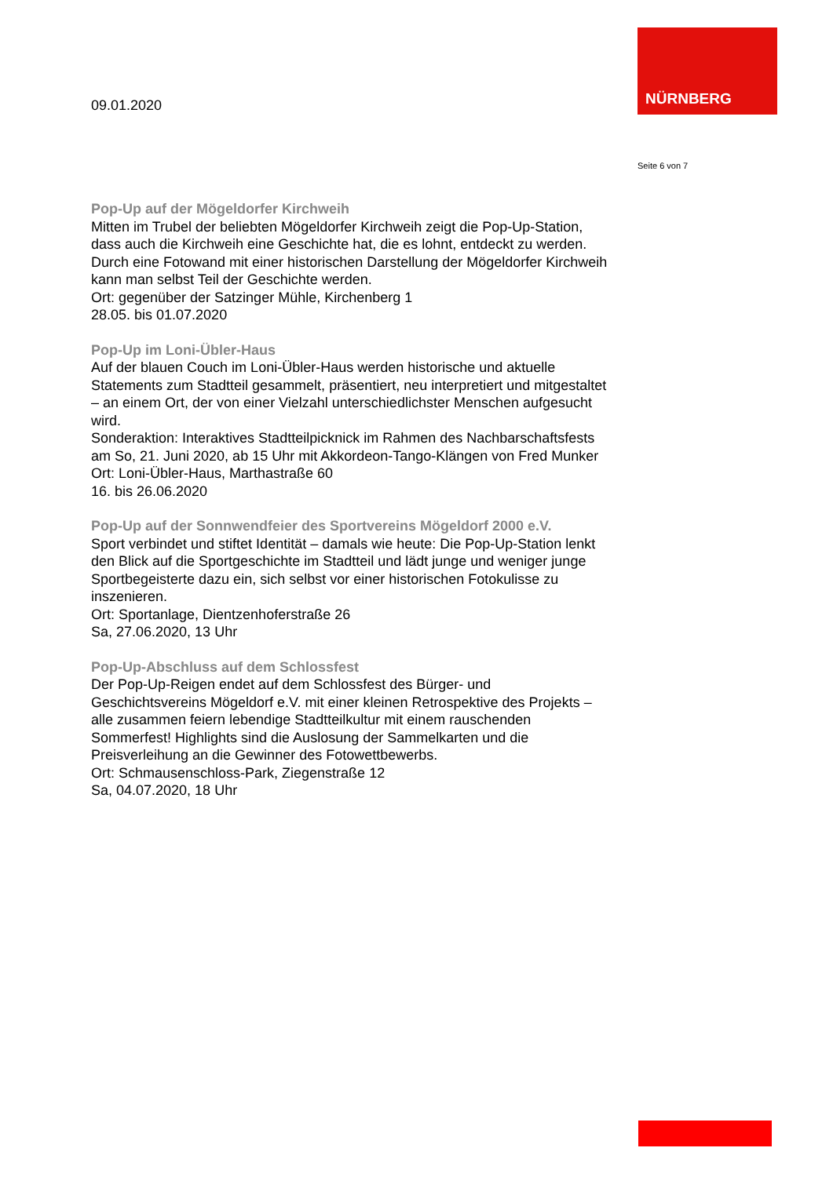NÜRNBERG
09.01.2020
Seite 6 von 7
Pop-Up auf der Mögeldorfer Kirchweih
Mitten im Trubel der beliebten Mögeldorfer Kirchweih zeigt die Pop-Up-Station, dass auch die Kirchweih eine Geschichte hat, die es lohnt, entdeckt zu werden. Durch eine Fotowand mit einer historischen Darstellung der Mögeldorfer Kirchweih kann man selbst Teil der Geschichte werden.
Ort: gegenüber der Satzinger Mühle, Kirchenberg 1
28.05. bis 01.07.2020
Pop-Up im Loni-Übler-Haus
Auf der blauen Couch im Loni-Übler-Haus werden historische und aktuelle Statements zum Stadtteil gesammelt, präsentiert, neu interpretiert und mitgestaltet – an einem Ort, der von einer Vielzahl unterschiedlichster Menschen aufgesucht wird.
Sonderaktion: Interaktives Stadtteilpicknick im Rahmen des Nachbarschaftsfests am So, 21. Juni 2020, ab 15 Uhr mit Akkordeon-Tango-Klängen von Fred Munker
Ort: Loni-Übler-Haus, Marthastraße 60
16. bis 26.06.2020
Pop-Up auf der Sonnwendfeier des Sportvereins Mögeldorf 2000 e.V.
Sport verbindet und stiftet Identität – damals wie heute: Die Pop-Up-Station lenkt den Blick auf die Sportgeschichte im Stadtteil und lädt junge und weniger junge Sportbegeisterte dazu ein, sich selbst vor einer historischen Fotokulisse zu inszenieren.
Ort: Sportanlage, Dientzenhoferstraße 26
Sa, 27.06.2020, 13 Uhr
Pop-Up-Abschluss auf dem Schlossfest
Der Pop-Up-Reigen endet auf dem Schlossfest des Bürger- und Geschichtsvereins Mögeldorf e.V. mit einer kleinen Retrospektive des Projekts – alle zusammen feiern lebendige Stadtteilkultur mit einem rauschenden Sommerfest! Highlights sind die Auslosung der Sammelkarten und die Preisverleihung an die Gewinner des Fotowettbewerbs.
Ort: Schmausenschloss-Park, Ziegenstraße 12
Sa, 04.07.2020, 18 Uhr